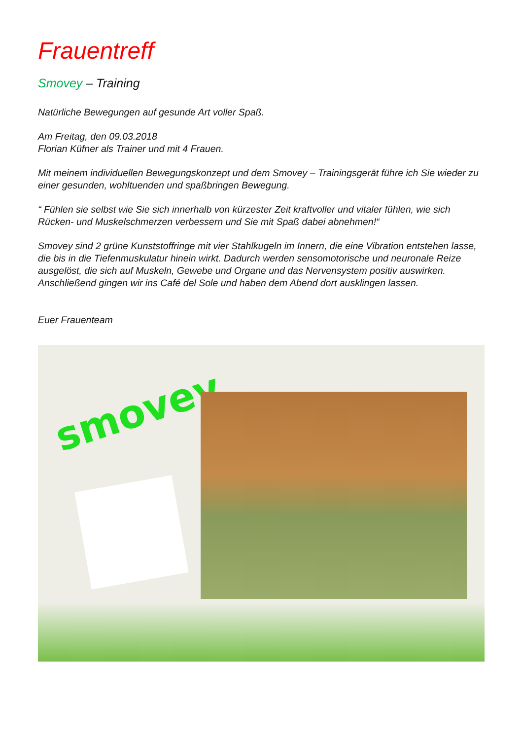Frauentreff
Smovey – Training
Natürliche Bewegungen auf gesunde Art voller Spaß.
Am Freitag, den 09.03.2018
Florian Küfner als Trainer und mit 4 Frauen.
Mit meinem individuellen Bewegungskonzept und dem Smovey – Trainingsgerät führe ich Sie wieder zu einer gesunden, wohltuenden und spaßbringen Bewegung.
“ Fühlen sie selbst wie Sie sich innerhalb von kürzester Zeit kraftvoller und vitaler fühlen, wie sich Rücken- und Muskelschmerzen verbessern und Sie mit Spaß dabei abnehmen!“
Smovey sind 2 grüne Kunststoffringe mit vier Stahlkugeln im Innern, die eine Vibration entstehen lasse, die bis in die Tiefenmuskulatur hinein wirkt. Dadurch werden sensomotorische und neuronale Reize ausgelöst, die sich auf Muskeln, Gewebe und Organe und das Nervensystem positiv auswirken.
Anschließend gingen wir ins Café del Sole und haben dem Abend dort ausklingen lassen.
Euer Frauenteam
smovey